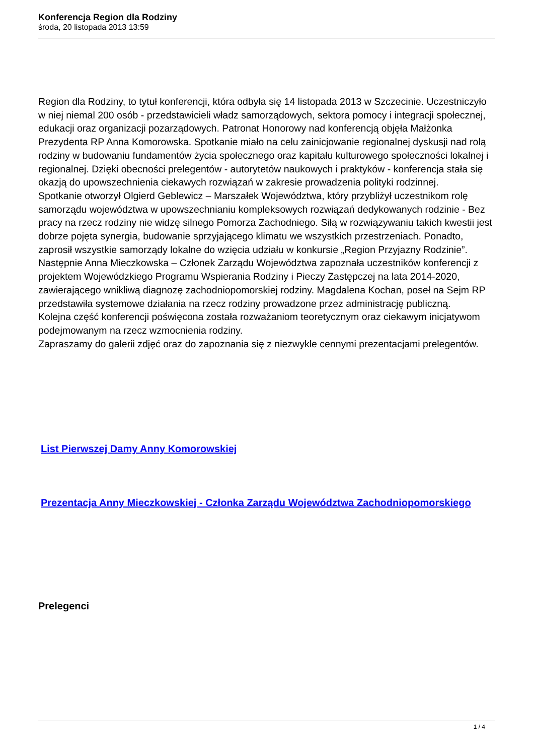Konferencja Region dla Rodziny
środa, 20 listopada 2013 13:59
Region dla Rodziny, to tytuł konferencji, która odbyła się 14 listopada 2013 w Szczecinie. Uczestniczyło w niej niemal 200 osób - przedstawicieli władz samorządowych, sektora pomocy i integracji społecznej, edukacji oraz organizacji pozarządowych. Patronat Honorowy nad konferencją objęła Małżonka Prezydenta RP Anna Komorowska. Spotkanie miało na celu zainicjowanie regionalnej dyskusji nad rolą rodziny w budowaniu fundamentów życia społecznego oraz kapitału kulturowego społeczności lokalnej i regionalnej. Dzięki obecności prelegentów - autorytetów naukowych i praktyków - konferencja stała się okazją do upowszechnienia ciekawych rozwiązań w zakresie prowadzenia polityki rodzinnej.
Spotkanie otworzył Olgierd Geblewicz – Marszałek Województwa, który przybliżył uczestnikom rolę samorządu województwa w upowszechnianiu kompleksowych rozwiązań dedykowanych rodzinie - Bez pracy na rzecz rodziny nie widzę silnego Pomorza Zachodniego. Siłą w rozwiązywaniu takich kwestii jest dobrze pojęta synergia, budowanie sprzyjającego klimatu we wszystkich przestrzeniach. Ponadto, zaprosił wszystkie samorządy lokalne do wzięcia udziału w konkursie „Region Przyjazny Rodzinie”. Następnie Anna Mieczkowska – Członek Zarządu Województwa zapoznała uczestników konferencji z projektem Wojewódzkiego Programu Wspierania Rodziny i Pieczy Zastępczej na lata 2014-2020, zawierającego wnikliwą diagnozę zachodniopomorskiej rodziny. Magdalena Kochan, poseł na Sejm RP przedstawiła systemowe działania na rzecz rodziny prowadzone przez administrację publiczną.
Kolejna część konferencji poświęcona została rozważaniom teoretycznym oraz ciekawym inicjatywom podejmowanym na rzecz wzmocnienia rodziny.
Zapraszamy do galerii zdjęć oraz do zapoznania się z niezwykle cennymi prezentacjami prelegentów.
List Pierwszej Damy Anny Komorowskiej
Prezentacja Anny Mieczkowskiej - Członka Zarządu Województwa Zachodniopomorskiego
Prelegenci
1 / 4